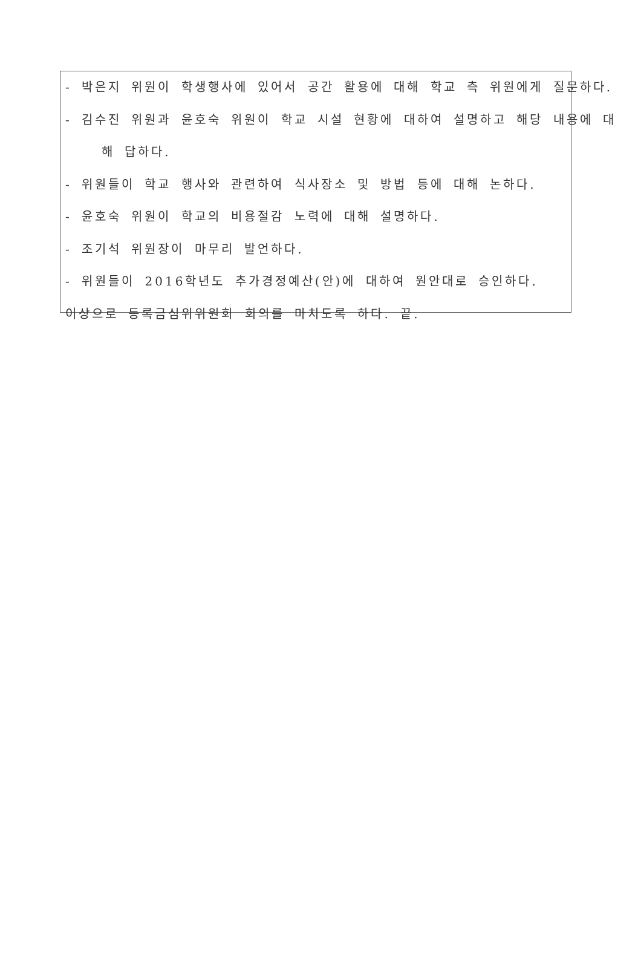- 박은지 위원이 학생행사에 있어서 공간 활용에 대해 학교 측 위원에게 질문하다.
- 김수진 위원과 윤호숙 위원이 학교 시설 현황에 대하여 설명하고 해당 내용에 대
해 답하다.
- 위원들이 학교 행사와 관련하여 식사장소 및 방법 등에 대해 논하다.
- 윤호숙 위원이 학교의 비용절감 노력에 대해 설명하다.
- 조기석 위원장이 마무리 발언하다.
- 위원들이 2016학년도 추가경정예산(안)에 대하여 원안대로 승인하다.
이상으로 등록금심위위원회 회의를 마치도록 하다. 끝.